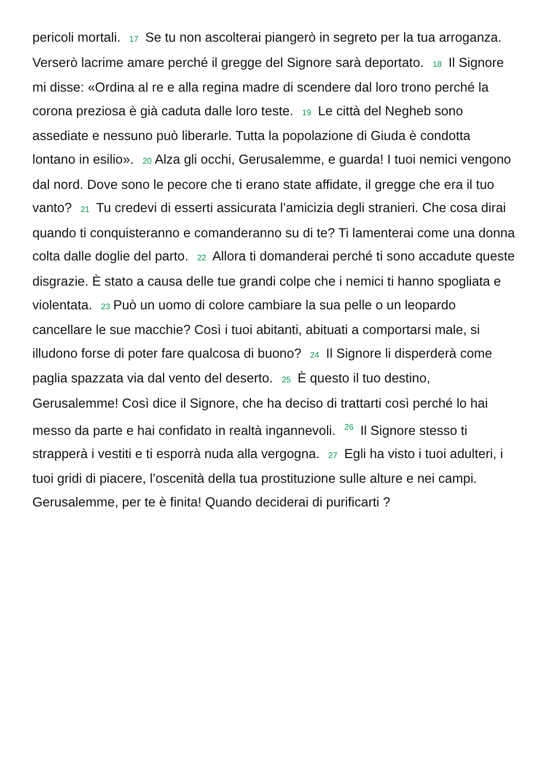pericoli mortali. 17 Se tu non ascolterai piangerò in segreto per la tua arroganza. Verserò lacrime amare perché il gregge del Signore sarà deportato. 18 Il Signore mi disse: «Ordina al re e alla regina madre di scendere dal loro trono perché la corona preziosa è già caduta dalle loro teste. 19 Le città del Negheb sono assediate e nessuno può liberarle. Tutta la popolazione di Giuda è condotta lontano in esilio». 20 Alza gli occhi, Gerusalemme, e guarda! I tuoi nemici vengono dal nord. Dove sono le pecore che ti erano state affidate, il gregge che era il tuo vanto? 21 Tu credevi di esserti assicurata l’amicizia degli stranieri. Che cosa dirai quando ti conquisteranno e comanderanno su di te? Ti lamenterai come una donna colta dalle doglie del parto. 22 Allora ti domanderai perché ti sono accadute queste disgrazie. È stato a causa delle tue grandi colpe che i nemici ti hanno spogliata e violentata. 23 Può un uomo di colore cambiare la sua pelle o un leopardo cancellare le sue macchie? Così i tuoi abitanti, abituati a comportarsi male, si illudono forse di poter fare qualcosa di buono? 24 Il Signore li disperderà come paglia spazzata via dal vento del deserto. 25 È questo il tuo destino, Gerusalemme! Così dice il Signore, che ha deciso di trattarti così perché lo hai messo da parte e hai confidato in realtà ingannevoli. <sup>26</sup> Il Signore stesso ti strapperà i vestiti e ti esporrà nuda alla vergogna. 27 Egli ha visto i tuoi adulteri, i tuoi gridi di piacere, l’oscenità della tua prostituzione sulle alture e nei campi. Gerusalemme, per te è finita! Quando deciderai di purificarti ?